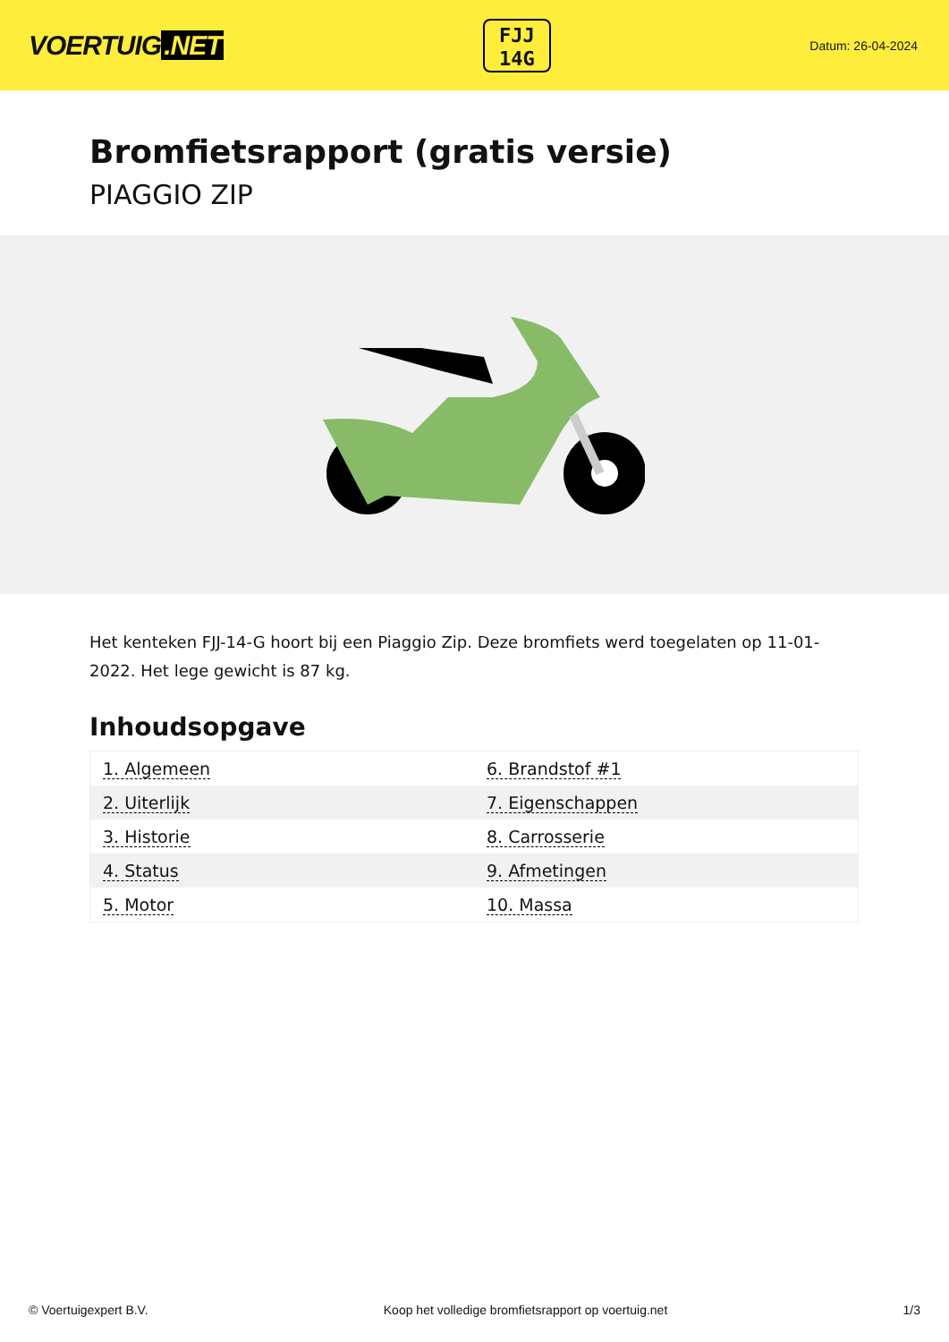VOERTUIG.NET
FJJ
14G
Datum: 26-04-2024
Bromfietsrapport (gratis versie)
PIAGGIO ZIP
Het kenteken FJJ-14-G hoort bij een Piaggio Zip. Deze bromfiets werd toegelaten op 11-01-2022. Het lege gewicht is 87 kg.
Inhoudsopgave
| 1. Algemeen | 6. Brandstof #1 |
| 2. Uiterlijk | 7. Eigenschappen |
| 3. Historie | 8. Carrosserie |
| 4. Status | 9. Afmetingen |
| 5. Motor | 10. Massa |
© Voertuigexpert B.V. Koop het volledige bromfietsrapport op voertuig.net 1/3